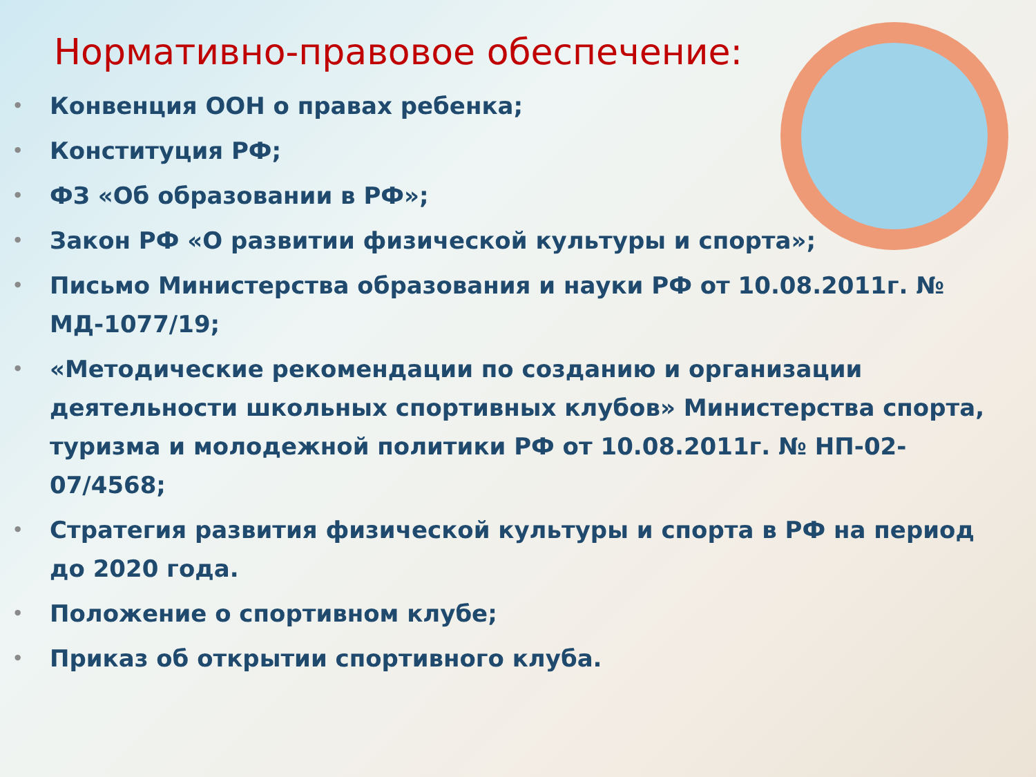Нормативно-правовое обеспечение:
• Конвенция ООН о правах ребенка;
• Конституция РФ;
• ФЗ «Об образовании в РФ»;
• Закон РФ «О развитии физической культуры и спорта»;
• Письмо Министерства образования и науки РФ от 10.08.2011г. № МД-1077/19;
• «Методические рекомендации по созданию и организации деятельности школьных спортивных клубов» Министерства спорта, туризма и молодежной политики РФ от 10.08.2011г. № НП-02-07/4568;
• Стратегия развития физической культуры и спорта в РФ на период до 2020 года.
• Положение о спортивном клубе;
• Приказ об открытии спортивного клуба.